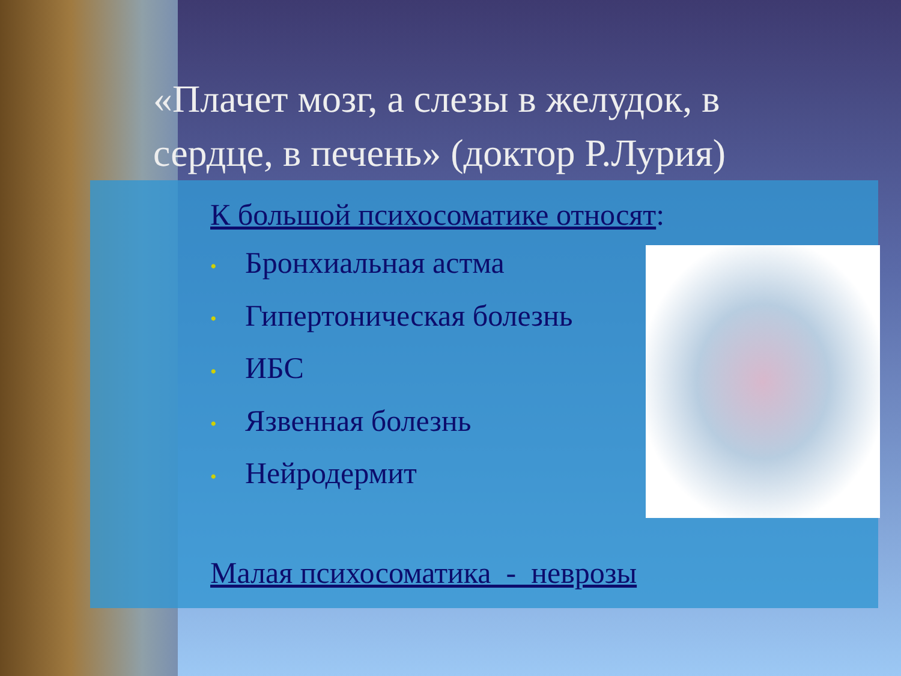«Плачет мозг, а слезы в желудок, в сердце, в печень» (доктор Р.Лурия)
К большой психосоматике относят:
• Бронхиальная астма
• Гипертоническая болезнь
• ИБС
• Язвенная болезнь
• Нейродермит
Малая психосоматика - неврозы